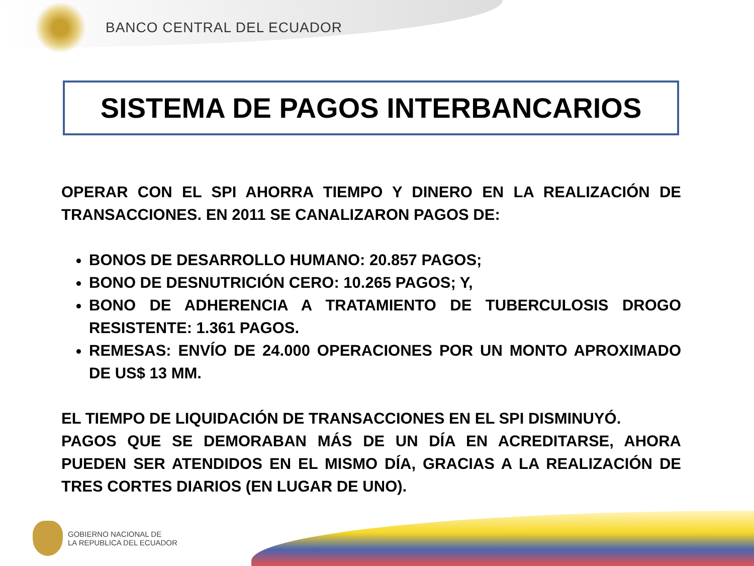BANCO CENTRAL DEL ECUADOR
SISTEMA DE PAGOS INTERBANCARIOS
OPERAR CON EL SPI AHORRA TIEMPO Y DINERO EN LA REALIZACIÓN DE TRANSACCIONES. EN 2011 SE CANALIZARON PAGOS DE:
BONOS DE DESARROLLO HUMANO: 20.857 PAGOS;
BONO DE DESNUTRICIÓN CERO: 10.265 PAGOS; Y,
BONO DE ADHERENCIA A TRATAMIENTO DE TUBERCULOSIS DROGO RESISTENTE: 1.361 PAGOS.
REMESAS: ENVÍO DE 24.000 OPERACIONES POR UN MONTO APROXIMADO DE US$ 13 MM.
EL TIEMPO DE LIQUIDACIÓN DE TRANSACCIONES EN EL SPI DISMINUYÓ.
PAGOS QUE SE DEMORABAN MÁS DE UN DÍA EN ACREDITARSE, AHORA PUEDEN SER ATENDIDOS EN EL MISMO DÍA, GRACIAS A LA REALIZACIÓN DE TRES CORTES DIARIOS (EN LUGAR DE UNO).
GOBIERNO NACIONAL DE
LA REPUBLICA DEL ECUADOR